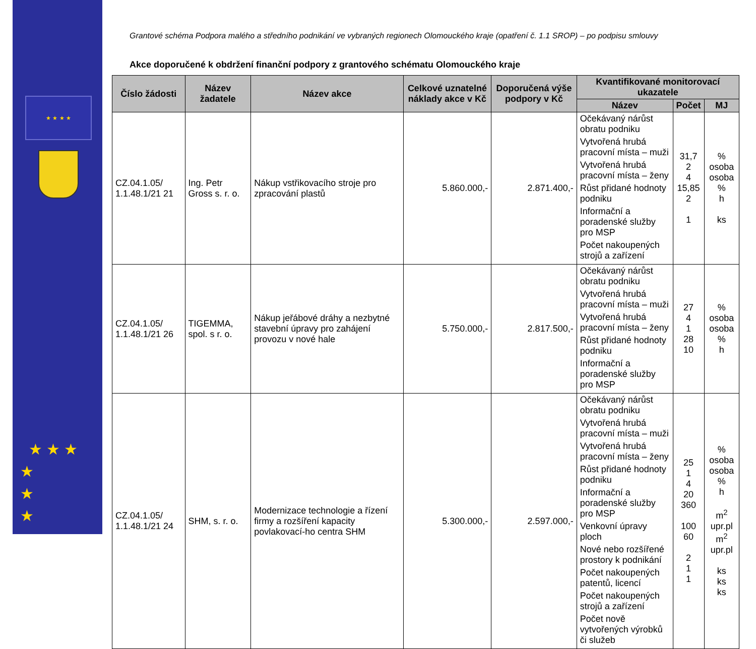★ ★ ★ ★
★ ★ ★
★
★
★
Grantové schéma Podpora malého a středního podnikání ve vybraných regionech Olomouckého kraje (opatření č. 1.1 SROP) – po podpisu smlouvy
Akce doporučené k obdržení finanční podpory z grantového schématu Olomouckého kraje
| Číslo žádosti | Název žadatele | Název akce | Celkové uznatelné náklady akce v Kč | Doporučená výše podpory v Kč | Kvantifikované monitorovací ukazatele | | |
| --- | --- | --- | --- | --- | --- | --- | --- |
| | | | | | Název | Počet | MJ |
| CZ.04.1.05/ 1.1.48.1/21 21 | Ing. Petr Gross s. r. o. | Nákup vstřikovacího stroje pro zpracování plastů | 5.860.000,- | 2.871.400,- | Očekávaný nárůst obratu podniku Vytvořená hrubá pracovní místa – muži Vytvořená hrubá pracovní místa – ženy Růst přidané hodnoty podniku Informační a poradenské služby pro MSP Počet nakoupených strojů a zařízení | 31,7 2 4 15,85 2 1 | % osoba osoba % h ks |
| CZ.04.1.05/ 1.1.48.1/21 26 | TIGEMMA, spol. s r. o. | Nákup jeřábové dráhy a nezbytné stavební úpravy pro zahájení provozu v nové hale | 5.750.000,- | 2.817.500,- | Očekávaný nárůst obratu podniku Vytvořená hrubá pracovní místa – muži Vytvořená hrubá pracovní místa – ženy Růst přidané hodnoty podniku Informační a poradenské služby pro MSP | 27 4 1 28 10 | % osoba osoba % h |
| CZ.04.1.05/ 1.1.48.1/21 24 | SHM, s. r. o. | Modernizace technologie a řízení firmy a rozšíření kapacity povlakovací-ho centra SHM | 5.300.000,- | 2.597.000,- | Očekávaný nárůst obratu podniku Vytvořená hrubá pracovní místa – muži Vytvořená hrubá pracovní místa – ženy Růst přidané hodnoty podniku Informační a poradenské služby pro MSP Venkovní úpravy ploch Nové nebo rozšířené prostory k podnikání Počet nakoupených patentů, licencí Počet nakoupených strojů a zařízení Počet nově vytvořených výrobků či služeb | 25 1 4 20 360 100 60 2 1 1 | % osoba osoba % h m<sup>2</sup> upr.pl m<sup>2</sup> upr.pl ks ks ks |